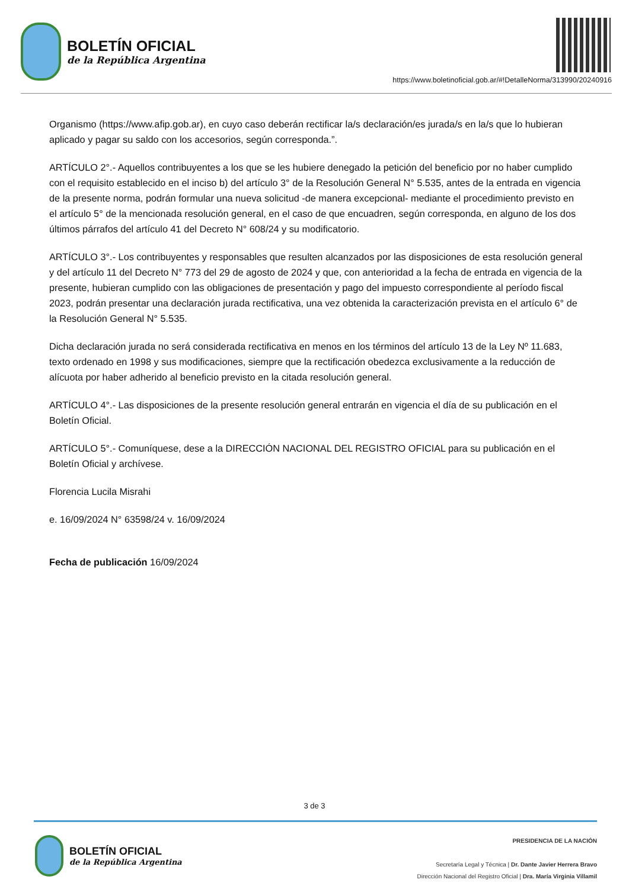BOLETÍN OFICIAL
de la República Argentina
https://www.boletinoficial.gob.ar/#!DetalleNorma/313990/20240916
Organismo (https://www.afip.gob.ar), en cuyo caso deberán rectificar la/s declaración/es jurada/s en la/s que lo hubieran aplicado y pagar su saldo con los accesorios, según corresponda.”.
ARTÍCULO 2°.- Aquellos contribuyentes a los que se les hubiere denegado la petición del beneficio por no haber cumplido con el requisito establecido en el inciso b) del artículo 3° de la Resolución General N° 5.535, antes de la entrada en vigencia de la presente norma, podrán formular una nueva solicitud -de manera excepcional- mediante el procedimiento previsto en el artículo 5° de la mencionada resolución general, en el caso de que encuadren, según corresponda, en alguno de los dos últimos párrafos del artículo 41 del Decreto N° 608/24 y su modificatorio.
ARTÍCULO 3°.- Los contribuyentes y responsables que resulten alcanzados por las disposiciones de esta resolución general y del artículo 11 del Decreto N° 773 del 29 de agosto de 2024 y que, con anterioridad a la fecha de entrada en vigencia de la presente, hubieran cumplido con las obligaciones de presentación y pago del impuesto correspondiente al período fiscal 2023, podrán presentar una declaración jurada rectificativa, una vez obtenida la caracterización prevista en el artículo 6° de la Resolución General N° 5.535.
Dicha declaración jurada no será considerada rectificativa en menos en los términos del artículo 13 de la Ley Nº 11.683, texto ordenado en 1998 y sus modificaciones, siempre que la rectificación obedezca exclusivamente a la reducción de alícuota por haber adherido al beneficio previsto en la citada resolución general.
ARTÍCULO 4°.- Las disposiciones de la presente resolución general entrarán en vigencia el día de su publicación en el Boletín Oficial.
ARTÍCULO 5°.- Comuníquese, dese a la DIRECCIÓN NACIONAL DEL REGISTRO OFICIAL para su publicación en el Boletín Oficial y archívese.
Florencia Lucila Misrahi
e. 16/09/2024 N° 63598/24 v. 16/09/2024
Fecha de publicación 16/09/2024
3 de 3
BOLETÍN OFICIAL
de la República Argentina
PRESIDENCIA DE LA NACIÓN
Secretaría Legal y Técnica | Dr. Dante Javier Herrera Bravo
Dirección Nacional del Registro Oficial | Dra. María Virginia Villamil